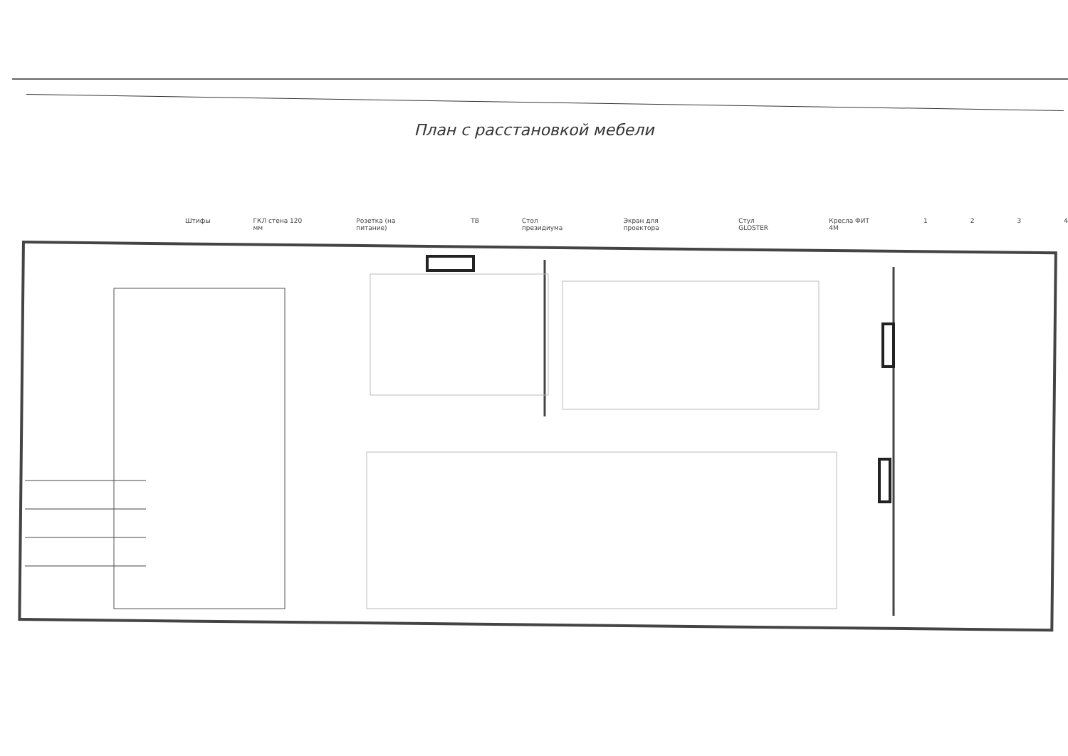План с расстановкой мебели
Штифы ГКЛ стена 120 мм Розетка (на питание) ТВ Стол президиума Экран для проектора Стул GLOSTER Кресла ФИТ 4М 1 2 3 4